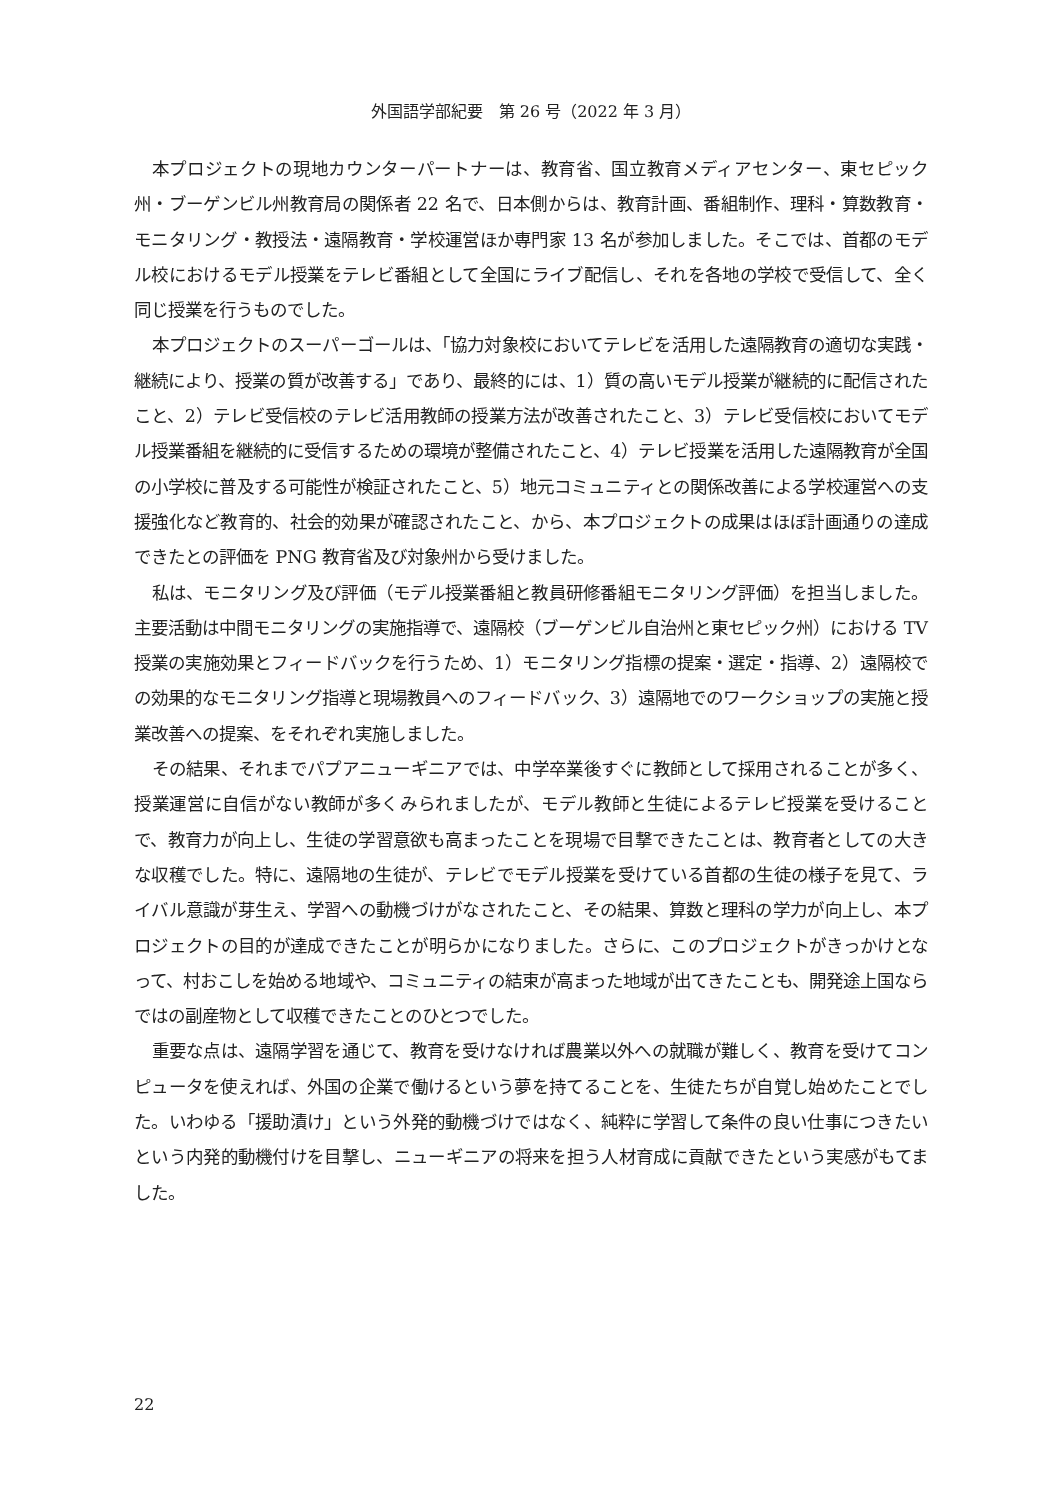外国語学部紀要　第 26 号（2022 年 3 月）
本プロジェクトの現地カウンターパートナーは、教育省、国立教育メディアセンター、東セピック州・ブーゲンビル州教育局の関係者 22 名で、日本側からは、教育計画、番組制作、理科・算数教育・モニタリング・教授法・遠隔教育・学校運営ほか専門家 13 名が参加しました。そこでは、首都のモデル校におけるモデル授業をテレビ番組として全国にライブ配信し、それを各地の学校で受信して、全く同じ授業を行うものでした。
本プロジェクトのスーパーゴールは、「協力対象校においてテレビを活用した遠隔教育の適切な実践・継続により、授業の質が改善する」であり、最終的には、1）質の高いモデル授業が継続的に配信されたこと、2）テレビ受信校のテレビ活用教師の授業方法が改善されたこと、3）テレビ受信校においてモデル授業番組を継続的に受信するための環境が整備されたこと、4）テレビ授業を活用した遠隔教育が全国の小学校に普及する可能性が検証されたこと、5）地元コミュニティとの関係改善による学校運営への支援強化など教育的、社会的効果が確認されたこと、から、本プロジェクトの成果はほぼ計画通りの達成できたとの評価を PNG 教育省及び対象州から受けました。
私は、モニタリング及び評価（モデル授業番組と教員研修番組モニタリング評価）を担当しました。主要活動は中間モニタリングの実施指導で、遠隔校（ブーゲンビル自治州と東セピック州）における TV 授業の実施効果とフィードバックを行うため、1）モニタリング指標の提案・選定・指導、2）遠隔校での効果的なモニタリング指導と現場教員へのフィードバック、3）遠隔地でのワークショップの実施と授業改善への提案、をそれぞれ実施しました。
その結果、それまでパプアニューギニアでは、中学卒業後すぐに教師として採用されることが多く、授業運営に自信がない教師が多くみられましたが、モデル教師と生徒によるテレビ授業を受けることで、教育力が向上し、生徒の学習意欲も高まったことを現場で目撃できたことは、教育者としての大きな収穫でした。特に、遠隔地の生徒が、テレビでモデル授業を受けている首都の生徒の様子を見て、ライバル意識が芽生え、学習への動機づけがなされたこと、その結果、算数と理科の学力が向上し、本プロジェクトの目的が達成できたことが明らかになりました。さらに、このプロジェクトがきっかけとなって、村おこしを始める地域や、コミュニティの結束が高まった地域が出てきたことも、開発途上国ならではの副産物として収穫できたことのひとつでした。
重要な点は、遠隔学習を通じて、教育を受けなければ農業以外への就職が難しく、教育を受けてコンピュータを使えれば、外国の企業で働けるという夢を持てることを、生徒たちが自覚し始めたことでした。いわゆる「援助漬け」という外発的動機づけではなく、純粋に学習して条件の良い仕事につきたいという内発的動機付けを目撃し、ニューギニアの将来を担う人材育成に貢献できたという実感がもてました。
22